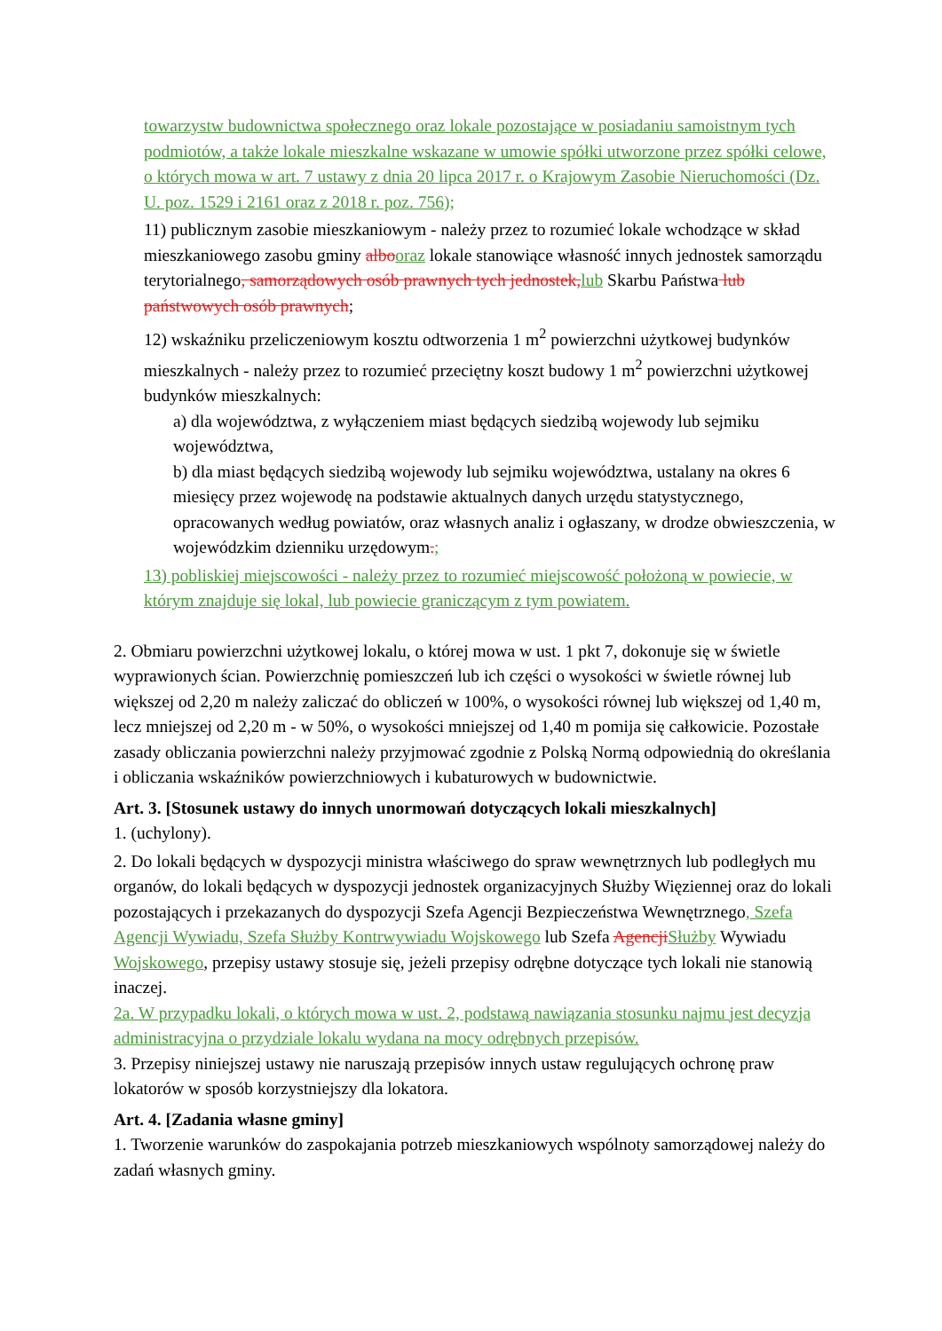towarzystw budownictwa społecznego oraz lokale pozostające w posiadaniu samoistnym tych podmiotów, a także lokale mieszkalne wskazane w umowie spółki utworzone przez spółki celowe, o których mowa w art. 7 ustawy z dnia 20 lipca 2017 r. o Krajowym Zasobie Nieruchomości (Dz. U. poz. 1529 i 2161 oraz z 2018 r. poz. 756);
11) publicznym zasobie mieszkaniowym - należy przez to rozumieć lokale wchodzące w skład mieszkaniowego zasobu gminy albo oraz lokale stanowiące własność innych jednostek samorządu terytorialnego, samorządowych osób prawnych tych jednostek, lub Skarbu Państwa lub państwowych osób prawnych;
12) wskaźniku przeliczeniowym kosztu odtworzenia 1 m<sup>2</sup> powierzchni użytkowej budynków mieszkalnych - należy przez to rozumieć przeciętny koszt budowy 1 m<sup>2</sup> powierzchni użytkowej budynków mieszkalnych:
a) dla województwa, z wyłączeniem miast będących siedzibą wojewody lub sejmiku województwa,
b) dla miast będących siedzibą wojewody lub sejmiku województwa, ustalany na okres 6 miesięcy przez wojewodę na podstawie aktualnych danych urzędu statystycznego, opracowanych według powiatów, oraz własnych analiz i ogłaszany, w drodze obwieszczenia, w wojewódzkim dzienniku urzędowym.;
13) pobliskiej miejscowości - należy przez to rozumieć miejscowość położoną w powiecie, w którym znajduje się lokal, lub powiecie graniczącym z tym powiatem.
2. Obmiaru powierzchni użytkowej lokalu, o której mowa w ust. 1 pkt 7, dokonuje się w świetle wyprawionych ścian. Powierzchnię pomieszczeń lub ich części o wysokości w świetle równej lub większej od 2,20 m należy zaliczać do obliczeń w 100%, o wysokości równej lub większej od 1,40 m, lecz mniejszej od 2,20 m - w 50%, o wysokości mniejszej od 1,40 m pomija się całkowicie. Pozostałe zasady obliczania powierzchni należy przyjmować zgodnie z Polską Normą odpowiednią do określania i obliczania wskaźników powierzchniowych i kubaturowych w budownictwie.
Art. 3. [Stosunek ustawy do innych unormowań dotyczących lokali mieszkalnych]
1. (uchylony).
2. Do lokali będących w dyspozycji ministra właściwego do spraw wewnętrznych lub podległych mu organów, do lokali będących w dyspozycji jednostek organizacyjnych Służby Więziennej oraz do lokali pozostających i przekazanych do dyspozycji Szefa Agencji Bezpieczeństwa Wewnętrznego, Szefa Agencji Wywiadu, Szefa Służby Kontrwywiadu Wojskowego lub Szefa Agencji Służby Wywiadu Wojskowego, przepisy ustawy stosuje się, jeżeli przepisy odrębne dotyczące tych lokali nie stanowią inaczej.
2a. W przypadku lokali, o których mowa w ust. 2, podstawą nawiązania stosunku najmu jest decyzja administracyjna o przydziale lokalu wydana na mocy odrębnych przepisów.
3. Przepisy niniejszej ustawy nie naruszają przepisów innych ustaw regulujących ochronę praw lokatorów w sposób korzystniejszy dla lokatora.
Art. 4. [Zadania własne gminy]
1. Tworzenie warunków do zaspokajania potrzeb mieszkaniowych wspólnoty samorządowej należy do zadań własnych gminy.